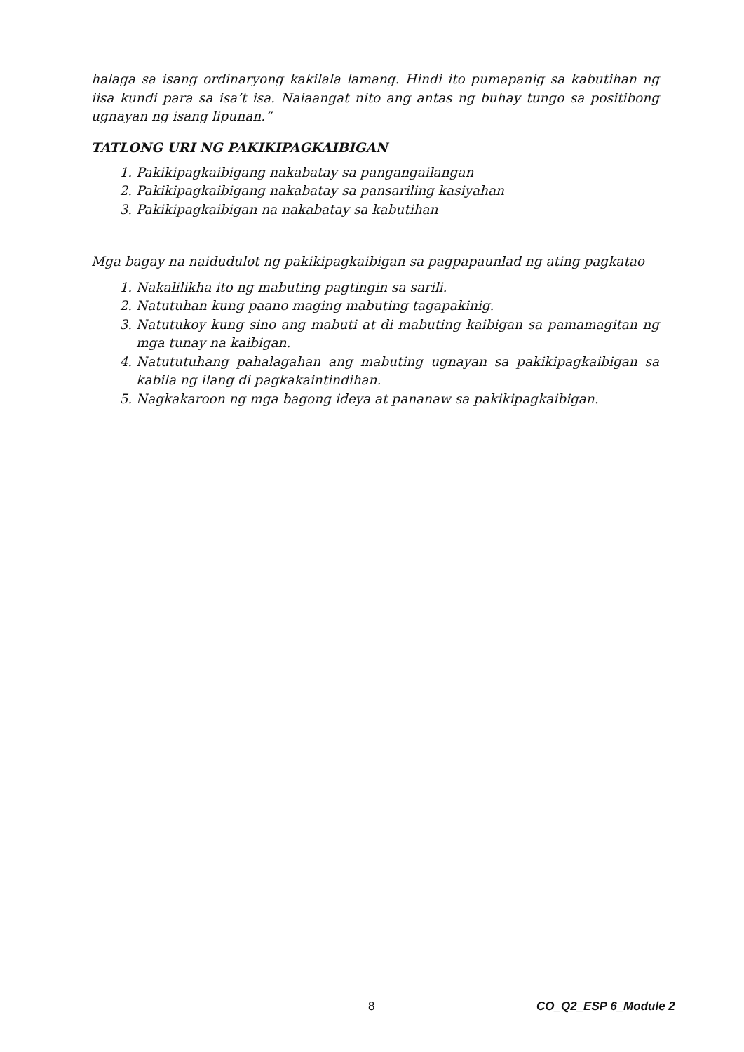halaga sa isang ordinaryong kakilala lamang. Hindi ito pumapanig sa kabutihan ng iisa kundi para sa isa’t isa. Naiaangat nito ang antas ng buhay tungo sa positibong ugnayan ng isang lipunan.”
TATLONG URI NG PAKIKIPAGKAIBIGAN
1. Pakikipagkaibigang nakabatay sa pangangailangan
2. Pakikipagkaibigang nakabatay sa pansariling kasiyahan
3. Pakikipagkaibigan na nakabatay sa kabutihan
Mga bagay na naidudulot ng pakikipagkaibigan sa pagpapaunlad ng ating pagkatao
1. Nakalilikha ito ng mabuting pagtingin sa sarili.
2. Natutuhan kung paano maging mabuting tagapakinig.
3. Natutukoy kung sino ang mabuti at di mabuting kaibigan sa pamamagitan ng mga tunay na kaibigan.
4. Natututuhang pahalagahan ang mabuting ugnayan sa pakikipagkaibigan sa kabila ng ilang di pagkakaintindihan.
5. Nagkakaroon ng mga bagong ideya at pananaw sa pakikipagkaibigan.
8 CO_Q2_ESP 6_Module 2